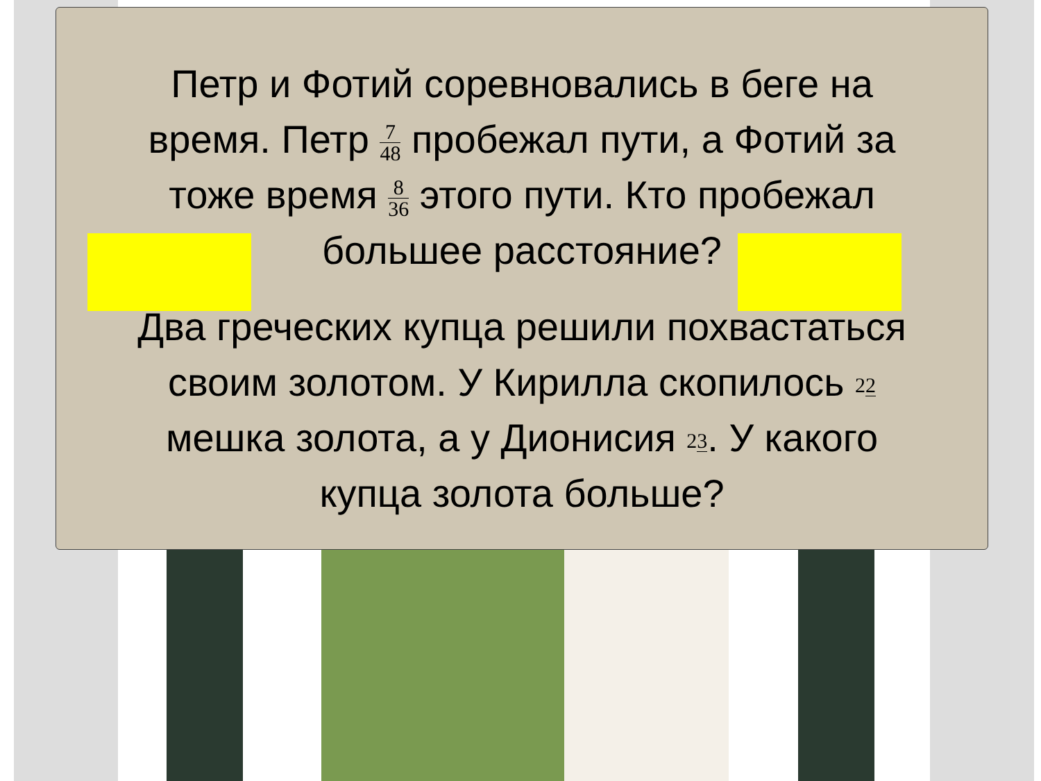Петр и Фотий соревновались в беге на время. Петр 7 48 пробежал пути, а Фотий за тоже время 8 36 этого пути. Кто пробежал большее расстояние?
Два греческих купца решили похвастаться своим золотом. У Кирилла скопилось 22 мешка золота, а у Дионисия 23. У какого купца золота больше?